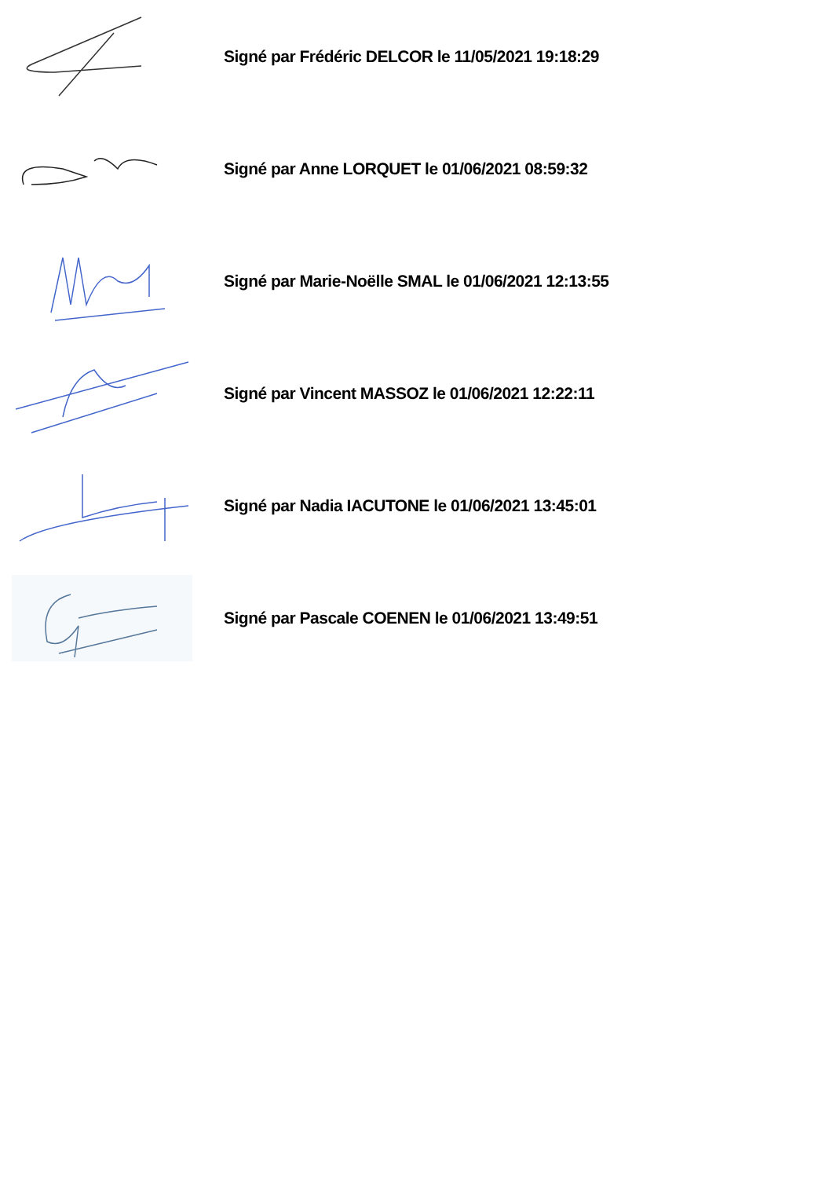Signé par Frédéric DELCOR le 11/05/2021 19:18:29
Signé par Anne LORQUET le 01/06/2021 08:59:32
Signé par Marie-Noëlle SMAL le 01/06/2021 12:13:55
Signé par Vincent MASSOZ le 01/06/2021 12:22:11
Signé par Nadia IACUTONE le 01/06/2021 13:45:01
Signé par Pascale COENEN le 01/06/2021 13:49:51